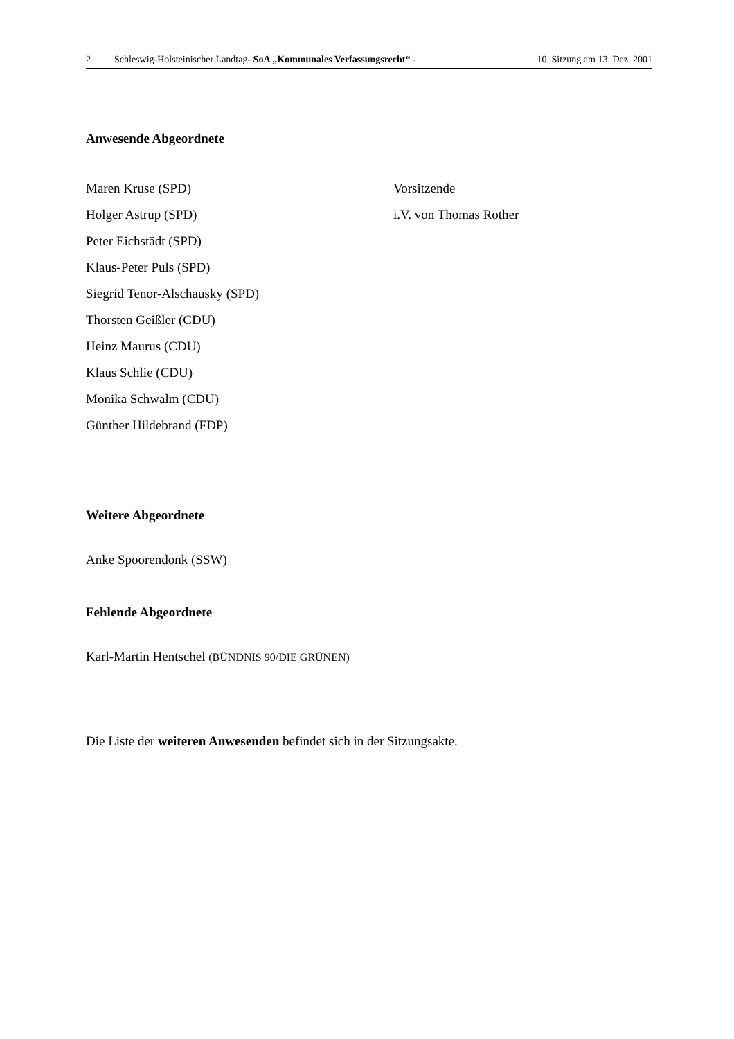2 Schleswig-Holsteinischer Landtag- SoA „Kommunales Verfassungsrecht“ -
10. Sitzung am 13. Dez. 2001
Anwesende Abgeordnete
Maren Kruse (SPD) Vorsitzende
Holger Astrup (SPD) i.V. von Thomas Rother
Peter Eichstädt (SPD)
Klaus-Peter Puls (SPD)
Siegrid Tenor-Alschausky (SPD)
Thorsten Geißler (CDU)
Heinz Maurus (CDU)
Klaus Schlie (CDU)
Monika Schwalm (CDU)
Günther Hildebrand (FDP)
Weitere Abgeordnete
Anke Spoorendonk (SSW)
Fehlende Abgeordnete
Karl-Martin Hentschel (BÜNDNIS 90/DIE GRÜNEN)
Die Liste der weiteren Anwesenden befindet sich in der Sitzungsakte.